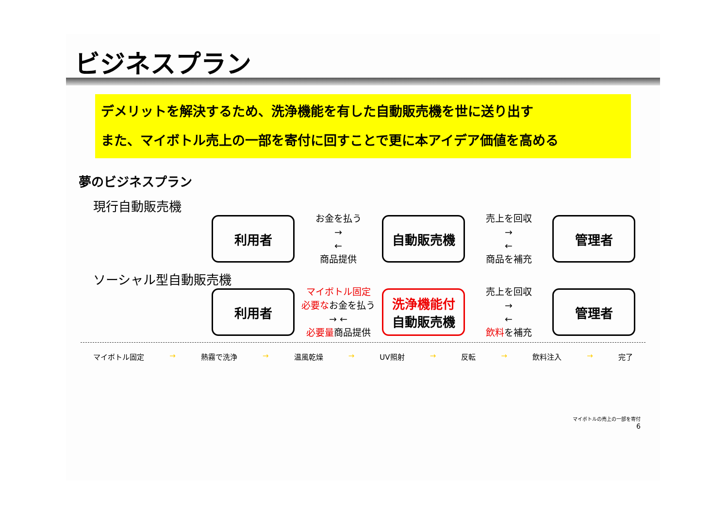ビジネスプラン
デメリットを解決するため、洗浄機能を有した自動販売機を世に送り出す
また、マイボトル売上の一部を寄付に回すことで更に本アイデア価値を高める
夢のビジネスプラン
現行自動販売機
利用者
お金を払う
→
←
商品提供
自動販売機
売上を回収
→
←
商品を補充
管理者
ソーシャル型自動販売機
利用者
マイボトル固定
必要なお金を払う
→ ←
必要量商品提供
洗浄機能付
自動販売機
売上を回収
→
←
飲料を補充
管理者
マイボトル固定 → 熱霧で洗浄 → 温風乾燥 → UV照射 → 反転 → 飲料注入 → 完了
マイボトルの売上の一部を寄付
6